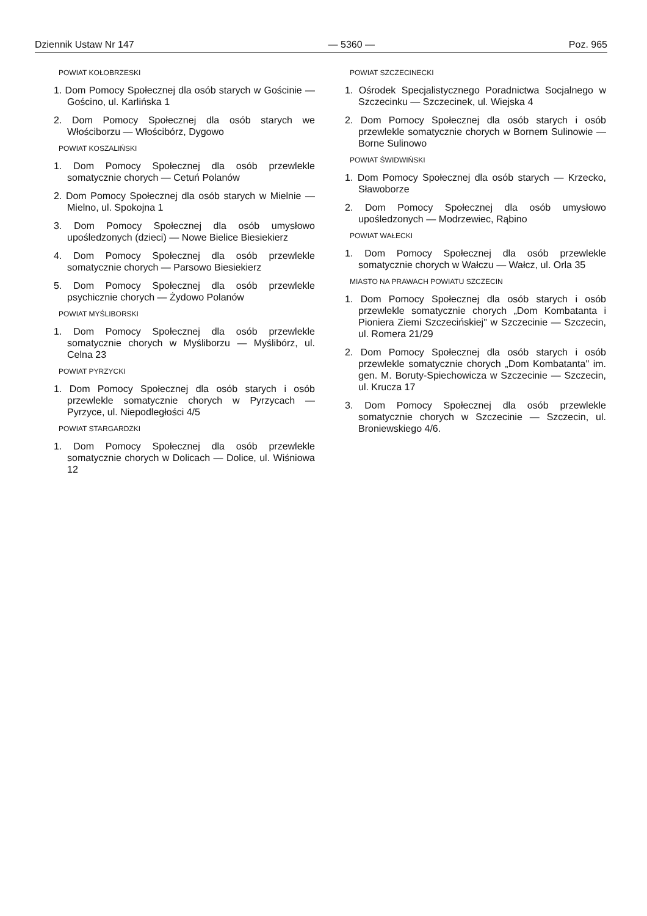Dziennik Ustaw Nr 147 — 5360 — Poz. 965
POWIAT KOŁOBRZESKI
1. Dom Pomocy Społecznej dla osób starych w Gościnie — Gościno, ul. Karlińska 1
2. Dom Pomocy Społecznej dla osób starych we Włościborzu — Włościbórz, Dygowo
POWIAT KOSZALIŃSKI
1. Dom Pomocy Społecznej dla osób przewlekle somatycznie chorych — Cetuń Polanów
2. Dom Pomocy Społecznej dla osób starych w Mielnie — Mielno, ul. Spokojna 1
3. Dom Pomocy Społecznej dla osób umysłowo upośledzonych (dzieci) — Nowe Bielice Biesiekierz
4. Dom Pomocy Społecznej dla osób przewlekle somatycznie chorych — Parsowo Biesiekierz
5. Dom Pomocy Społecznej dla osób przewlekle psychicznie chorych — Żydowo Polanów
POWIAT MYŚLIBORSKI
1. Dom Pomocy Społecznej dla osób przewlekle somatycznie chorych w Myśliborzu — Myślibórz, ul. Celna 23
POWIAT PYRZYCKI
1. Dom Pomocy Społecznej dla osób starych i osób przewlekle somatycznie chorych w Pyrzycach — Pyrzyce, ul. Niepodległości 4/5
POWIAT STARGARDZKI
1. Dom Pomocy Społecznej dla osób przewlekle somatycznie chorych w Dolicach — Dolice, ul. Wiśniowa 12
POWIAT SZCZECINECKI
1. Ośrodek Specjalistycznego Poradnictwa Socjalnego w Szczecinku — Szczecinek, ul. Wiejska 4
2. Dom Pomocy Społecznej dla osób starych i osób przewlekle somatycznie chorych w Bornem Sulinowie — Borne Sulinowo
POWIAT ŚWIDWIŃSKI
1. Dom Pomocy Społecznej dla osób starych — Krzecko, Sławoborze
2. Dom Pomocy Społecznej dla osób umysłowo upośledzonych — Modrzewiec, Rąbino
POWIAT WAŁECKI
1. Dom Pomocy Społecznej dla osób przewlekle somatycznie chorych w Wałczu — Wałcz, ul. Orla 35
MIASTO NA PRAWACH POWIATU SZCZECIN
1. Dom Pomocy Społecznej dla osób starych i osób przewlekle somatycznie chorych „Dom Kombatanta i Pioniera Ziemi Szczecińskiej" w Szczecinie — Szczecin, ul. Romera 21/29
2. Dom Pomocy Społecznej dla osób starych i osób przewlekle somatycznie chorych „Dom Kombatanta" im. gen. M. Boruty-Spiechowicza w Szczecinie — Szczecin, ul. Krucza 17
3. Dom Pomocy Społecznej dla osób przewlekle somatycznie chorych w Szczecinie — Szczecin, ul. Broniewskiego 4/6.